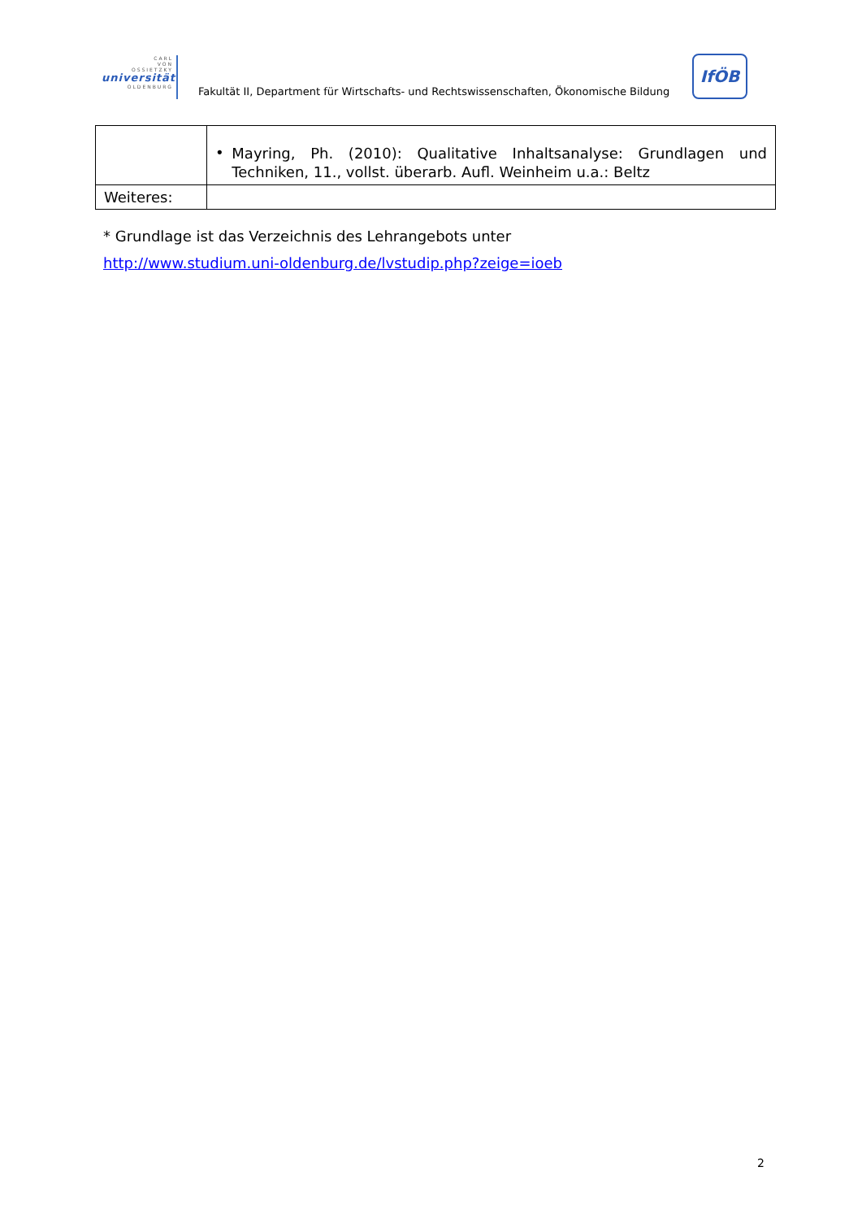CARL
VON
OSSIETZKY
universität
OLDENBURG
Fakultät II, Department für Wirtschafts- und Rechtswissenschaften, Ökonomische Bildung
IfÖB
| | • Mayring, Ph. (2010): Qualitative Inhaltsanalyse: Grundlagen und Techniken, 11., vollst. überarb. Aufl. Weinheim u.a.: Beltz |
| Weiteres: | |
* Grundlage ist das Verzeichnis des Lehrangebots unter
http://www.studium.uni-oldenburg.de/lvstudip.php?zeige=ioeb
2